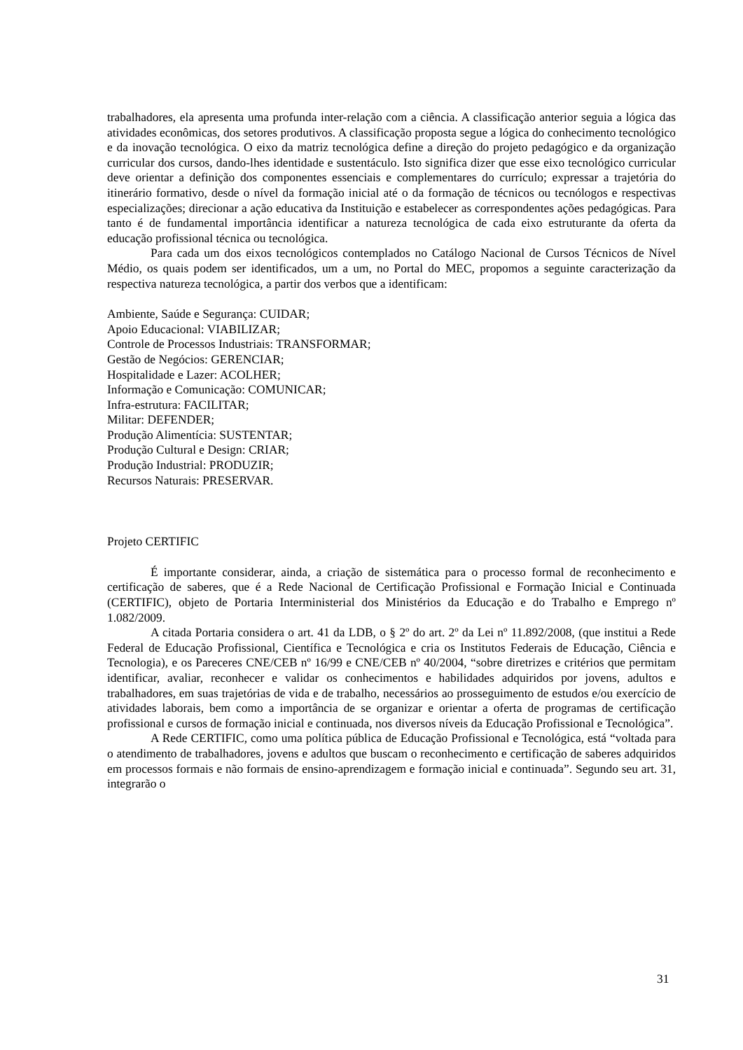trabalhadores, ela apresenta uma profunda inter-relação com a ciência. A classificação anterior seguia a lógica das atividades econômicas, dos setores produtivos. A classificação proposta segue a lógica do conhecimento tecnológico e da inovação tecnológica. O eixo da matriz tecnológica define a direção do projeto pedagógico e da organização curricular dos cursos, dando-lhes identidade e sustentáculo. Isto significa dizer que esse eixo tecnológico curricular deve orientar a definição dos componentes essenciais e complementares do currículo; expressar a trajetória do itinerário formativo, desde o nível da formação inicial até o da formação de técnicos ou tecnólogos e respectivas especializações; direcionar a ação educativa da Instituição e estabelecer as correspondentes ações pedagógicas. Para tanto é de fundamental importância identificar a natureza tecnológica de cada eixo estruturante da oferta da educação profissional técnica ou tecnológica.
Para cada um dos eixos tecnológicos contemplados no Catálogo Nacional de Cursos Técnicos de Nível Médio, os quais podem ser identificados, um a um, no Portal do MEC, propomos a seguinte caracterização da respectiva natureza tecnológica, a partir dos verbos que a identificam:
Ambiente, Saúde e Segurança: CUIDAR;
Apoio Educacional: VIABILIZAR;
Controle de Processos Industriais: TRANSFORMAR;
Gestão de Negócios: GERENCIAR;
Hospitalidade e Lazer: ACOLHER;
Informação e Comunicação: COMUNICAR;
Infra-estrutura: FACILITAR;
Militar: DEFENDER;
Produção Alimentícia: SUSTENTAR;
Produção Cultural e Design: CRIAR;
Produção Industrial: PRODUZIR;
Recursos Naturais: PRESERVAR.
Projeto CERTIFIC
É importante considerar, ainda, a criação de sistemática para o processo formal de reconhecimento e certificação de saberes, que é a Rede Nacional de Certificação Profissional e Formação Inicial e Continuada (CERTIFIC), objeto de Portaria Interministerial dos Ministérios da Educação e do Trabalho e Emprego nº 1.082/2009.
A citada Portaria considera o art. 41 da LDB, o § 2º do art. 2º da Lei nº 11.892/2008, (que institui a Rede Federal de Educação Profissional, Científica e Tecnológica e cria os Institutos Federais de Educação, Ciência e Tecnologia), e os Pareceres CNE/CEB nº 16/99 e CNE/CEB nº 40/2004, “sobre diretrizes e critérios que permitam identificar, avaliar, reconhecer e validar os conhecimentos e habilidades adquiridos por jovens, adultos e trabalhadores, em suas trajetórias de vida e de trabalho, necessários ao prosseguimento de estudos e/ou exercício de atividades laborais, bem como a importância de se organizar e orientar a oferta de programas de certificação profissional e cursos de formação inicial e continuada, nos diversos níveis da Educação Profissional e Tecnológica”.
A Rede CERTIFIC, como uma política pública de Educação Profissional e Tecnológica, está “voltada para o atendimento de trabalhadores, jovens e adultos que buscam o reconhecimento e certificação de saberes adquiridos em processos formais e não formais de ensino-aprendizagem e formação inicial e continuada”. Segundo seu art. 31, integrarão o
31